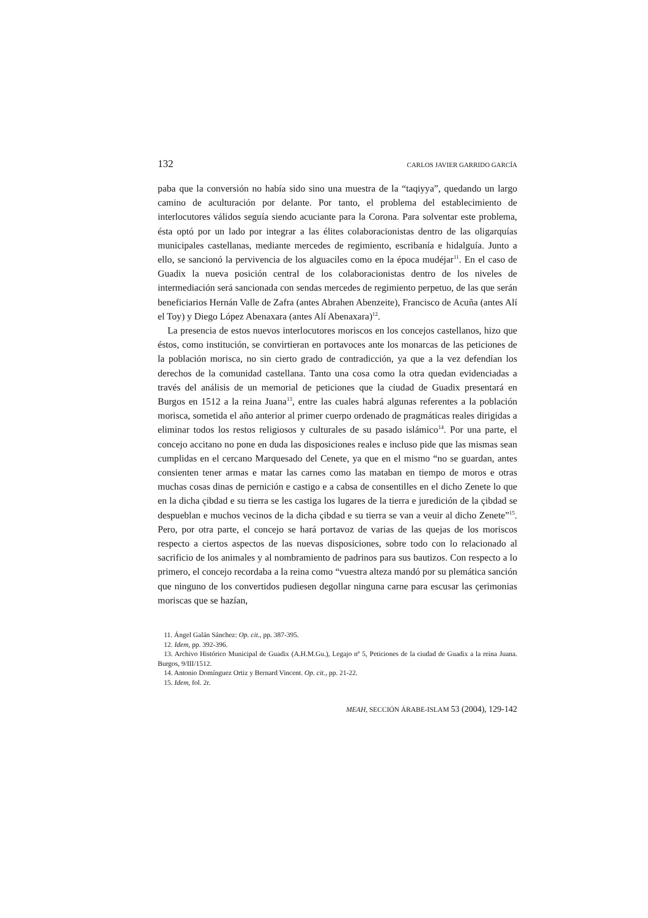132 CARLOS JAVIER GARRIDO GARCÍA
paba que la conversión no había sido sino una muestra de la “taqiyya”, quedando un largo camino de aculturación por delante. Por tanto, el problema del establecimiento de interlocutores válidos seguía siendo acuciante para la Corona. Para solventar este problema, ésta optó por un lado por integrar a las élites colaboracionistas dentro de las oligarquías municipales castellanas, mediante mercedes de regimiento, escribanía e hidalguía. Junto a ello, se sancionó la pervivencia de los alguaciles como en la época mudéjar<sup>11</sup>. En el caso de Guadix la nueva posición central de los colaboracionistas dentro de los niveles de intermediación será sancionada con sendas mercedes de regimiento perpetuo, de las que serán beneficiarios Hernán Valle de Zafra (antes Abrahen Abenzeite), Francisco de Acuña (antes Alí el Toy) y Diego López Abenaxara (antes Alí Abenaxara)<sup>12</sup>.
La presencia de estos nuevos interlocutores moriscos en los concejos castellanos, hizo que éstos, como institución, se convirtieran en portavoces ante los monarcas de las peticiones de la población morisca, no sin cierto grado de contradicción, ya que a la vez defendían los derechos de la comunidad castellana. Tanto una cosa como la otra quedan evidenciadas a través del análisis de un memorial de peticiones que la ciudad de Guadix presentará en Burgos en 1512 a la reina Juana<sup>13</sup>, entre las cuales habrá algunas referentes a la población morisca, sometida el año anterior al primer cuerpo ordenado de pragmáticas reales dirigidas a eliminar todos los restos religiosos y culturales de su pasado islámico<sup>14</sup>. Por una parte, el concejo accitano no pone en duda las disposiciones reales e incluso pide que las mismas sean cumplidas en el cercano Marquesado del Cenete, ya que en el mismo “no se guardan, antes consienten tener armas e matar las carnes como las mataban en tiempo de moros e otras muchas cosas dinas de pernición e castigo e a cabsa de consentilles en el dicho Zenete lo que en la dicha çibdad e su tierra se les castiga los lugares de la tierra e juredición de la çibdad se despueblan e muchos vecinos de la dicha çibdad e su tierra se van a veuir al dicho Zenete”<sup>15</sup>. Pero, por otra parte, el concejo se hará portavoz de varias de las quejas de los moriscos respecto a ciertos aspectos de las nuevas disposiciones, sobre todo con lo relacionado al sacrificio de los animales y al nombramiento de padrinos para sus bautizos. Con respecto a lo primero, el concejo recordaba a la reina como “vuestra alteza mandó por su plemática sanción que ninguno de los convertidos pudiesen degollar ninguna carne para escusar las çerimonias moriscas que se hazían,
11. Ángel Galán Sánchez: Op. cit., pp. 387-395.
12. Idem, pp. 392-396.
13. Archivo Histórico Municipal de Guadix (A.H.M.Gu.), Legajo nº 5, Peticiones de la ciudad de Guadix a la reina Juana. Burgos, 9/III/1512.
14. Antonio Domínguez Ortiz y Bernard Vincent. Op. cit., pp. 21-22.
15. Idem, fol. 2r.
MEAH, SECCIÓN ÁRABE-ISLAM 53 (2004), 129-142